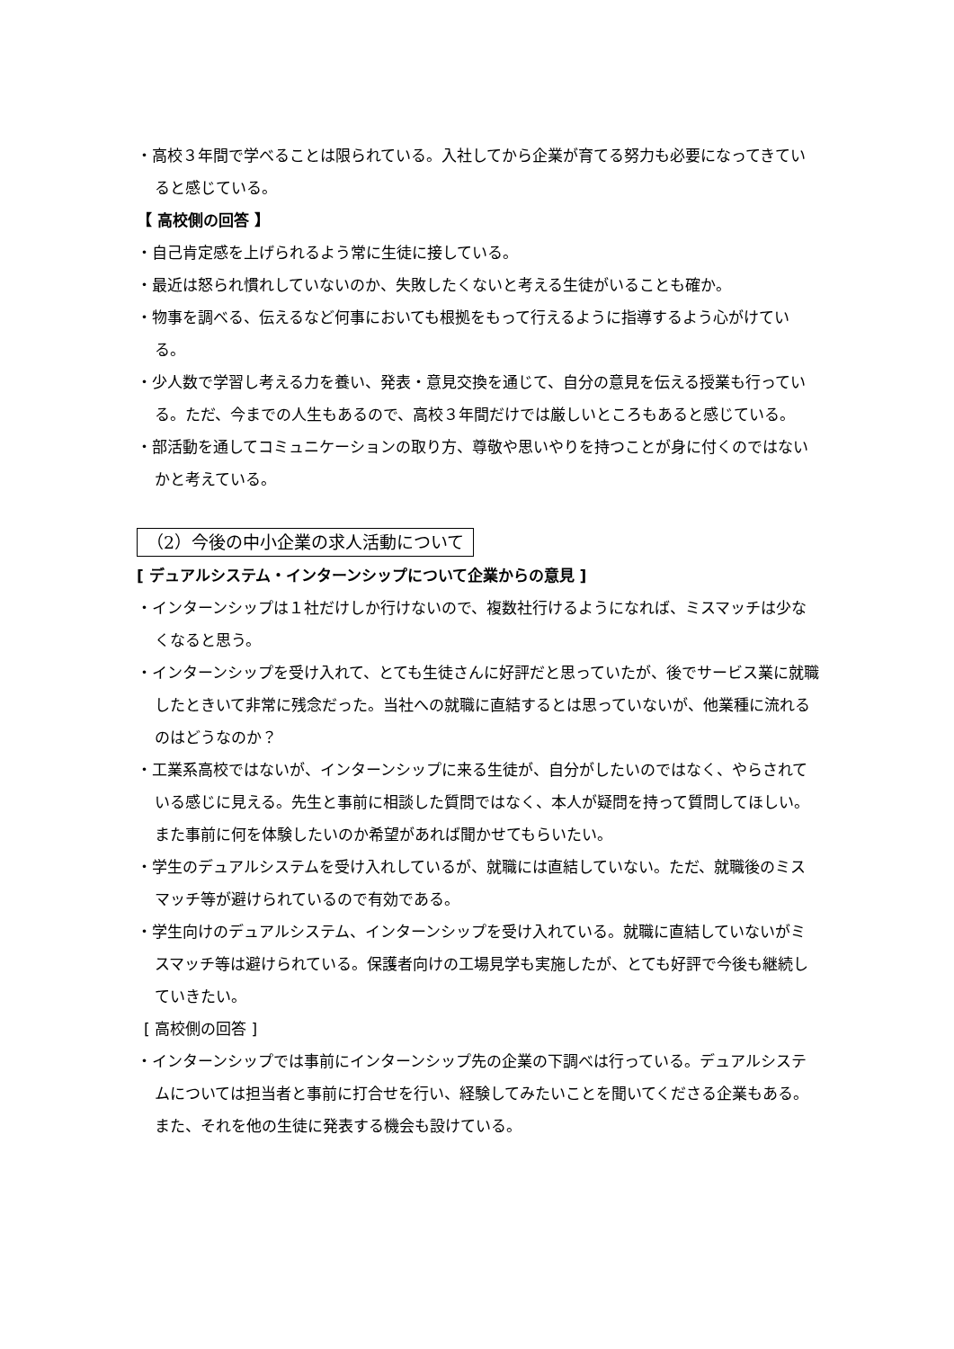・高校３年間で学べることは限られている。入社してから企業が育てる努力も必要になってきていると感じている。
【 高校側の回答 】
・自己肯定感を上げられるよう常に生徒に接している。
・最近は怒られ慣れしていないのか、失敗したくないと考える生徒がいることも確か。
・物事を調べる、伝えるなど何事においても根拠をもって行えるように指導するよう心がけている。
・少人数で学習し考える力を養い、発表・意見交換を通じて、自分の意見を伝える授業も行っている。ただ、今までの人生もあるので、高校３年間だけでは厳しいところもあると感じている。
・部活動を通してコミュニケーションの取り方、尊敬や思いやりを持つことが身に付くのではないかと考えている。
（2）今後の中小企業の求人活動について
[ デュアルシステム・インターンシップについて企業からの意見 ]
・インターンシップは１社だけしか行けないので、複数社行けるようになれば、ミスマッチは少なくなると思う。
・インターンシップを受け入れて、とても生徒さんに好評だと思っていたが、後でサービス業に就職したときいて非常に残念だった。当社への就職に直結するとは思っていないが、他業種に流れるのはどうなのか？
・工業系高校ではないが、インターンシップに来る生徒が、自分がしたいのではなく、やらされている感じに見える。先生と事前に相談した質問ではなく、本人が疑問を持って質問してほしい。また事前に何を体験したいのか希望があれば聞かせてもらいたい。
・学生のデュアルシステムを受け入れしているが、就職には直結していない。ただ、就職後のミスマッチ等が避けられているので有効である。
・学生向けのデュアルシステム、インターンシップを受け入れている。就職に直結していないがミスマッチ等は避けられている。保護者向けの工場見学も実施したが、とても好評で今後も継続していきたい。
[ 高校側の回答 ]
・インターンシップでは事前にインターンシップ先の企業の下調べは行っている。デュアルシステムについては担当者と事前に打合せを行い、経験してみたいことを聞いてくださる企業もある。また、それを他の生徒に発表する機会も設けている。